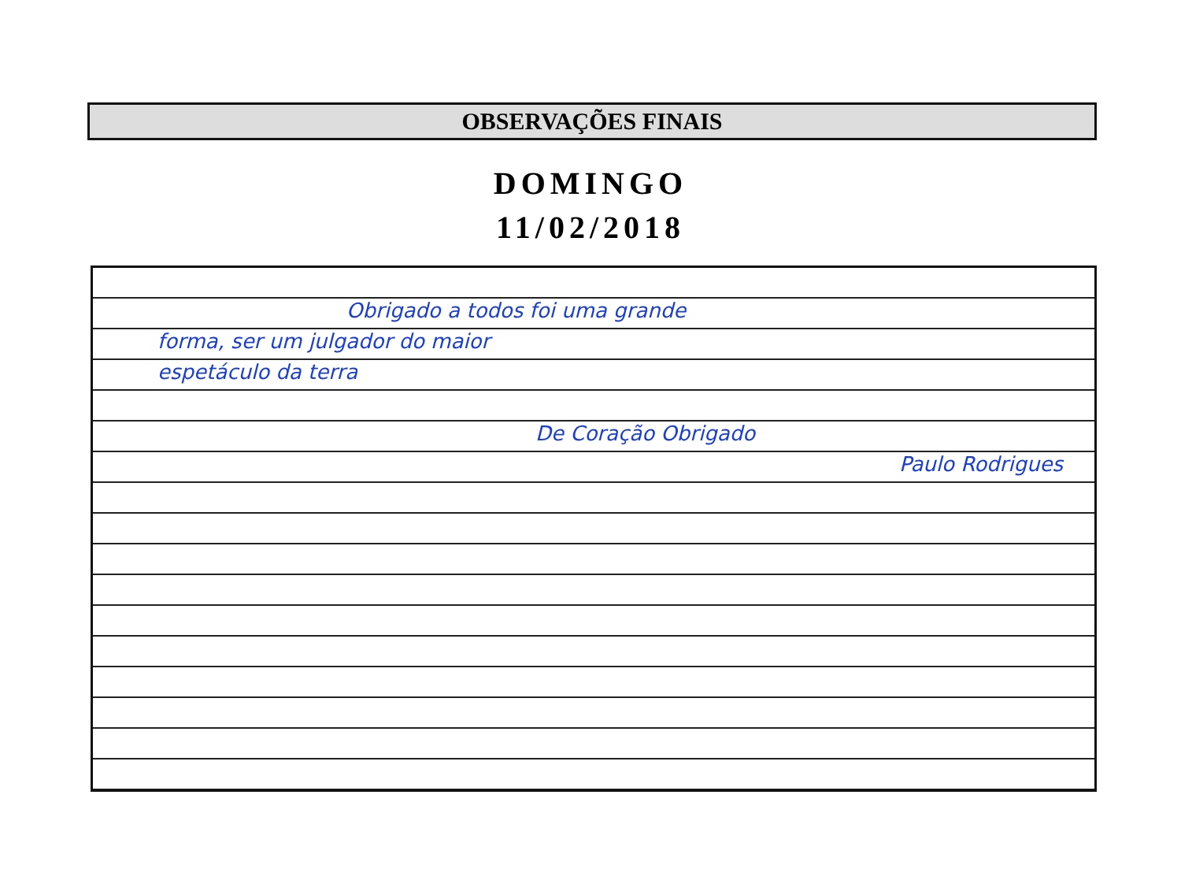OBSERVAÇÕES FINAIS
DOMINGO
11/02/2018
Obrigado a todos foi uma grande
forma, ser um julgador do maior
espetáculo da terra
De Coração Obrigado
Paulo Rodrigues